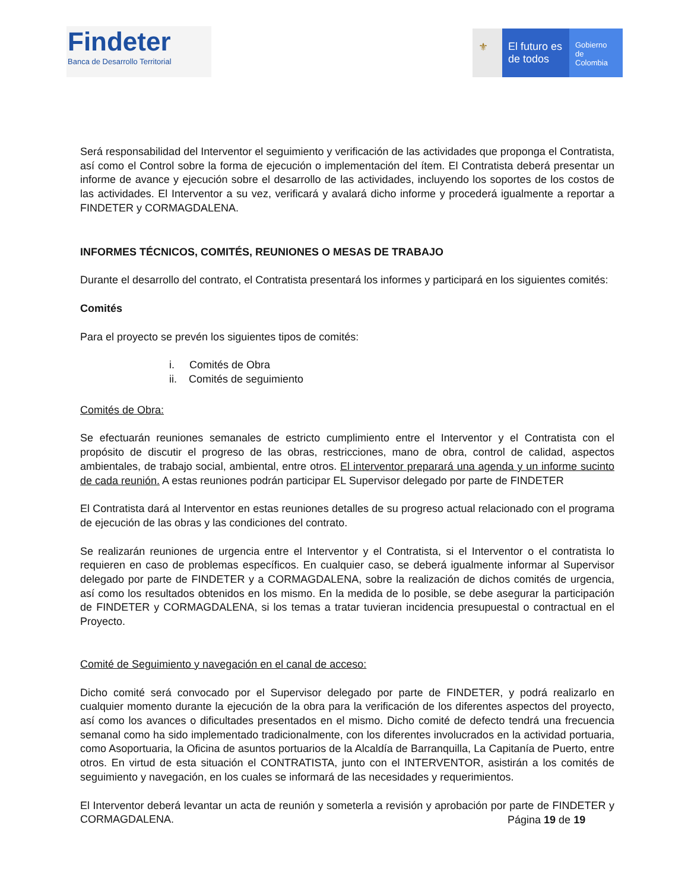Findeter
Banca de Desarrollo Territorial
⚜ El futuro es de todos
Gobierno de Colombia
Será responsabilidad del Interventor el seguimiento y verificación de las actividades que proponga el Contratista, así como el Control sobre la forma de ejecución o implementación del ítem. El Contratista deberá presentar un informe de avance y ejecución sobre el desarrollo de las actividades, incluyendo los soportes de los costos de las actividades. El Interventor a su vez, verificará y avalará dicho informe y procederá igualmente a reportar a FINDETER y CORMAGDALENA.
INFORMES TÉCNICOS, COMITÉS, REUNIONES O MESAS DE TRABAJO
Durante el desarrollo del contrato, el Contratista presentará los informes y participará en los siguientes comités:
Comités
Para el proyecto se prevén los siguientes tipos de comités:
i. Comités de Obra
ii. Comités de seguimiento
Comités de Obra:
Se efectuarán reuniones semanales de estricto cumplimiento entre el Interventor y el Contratista con el propósito de discutir el progreso de las obras, restricciones, mano de obra, control de calidad, aspectos ambientales, de trabajo social, ambiental, entre otros. El interventor preparará una agenda y un informe sucinto de cada reunión. A estas reuniones podrán participar EL Supervisor delegado por parte de FINDETER
El Contratista dará al Interventor en estas reuniones detalles de su progreso actual relacionado con el programa de ejecución de las obras y las condiciones del contrato.
Se realizarán reuniones de urgencia entre el Interventor y el Contratista, si el Interventor o el contratista lo requieren en caso de problemas específicos. En cualquier caso, se deberá igualmente informar al Supervisor delegado por parte de FINDETER y a CORMAGDALENA, sobre la realización de dichos comités de urgencia, así como los resultados obtenidos en los mismo. En la medida de lo posible, se debe asegurar la participación de FINDETER y CORMAGDALENA, si los temas a tratar tuvieran incidencia presupuestal o contractual en el Proyecto.
Comité de Seguimiento y navegación en el canal de acceso:
Dicho comité será convocado por el Supervisor delegado por parte de FINDETER, y podrá realizarlo en cualquier momento durante la ejecución de la obra para la verificación de los diferentes aspectos del proyecto, así como los avances o dificultades presentados en el mismo. Dicho comité de defecto tendrá una frecuencia semanal como ha sido implementado tradicionalmente, con los diferentes involucrados en la actividad portuaria, como Asoportuaria, la Oficina de asuntos portuarios de la Alcaldía de Barranquilla, La Capitanía de Puerto, entre otros. En virtud de esta situación el CONTRATISTA, junto con el INTERVENTOR, asistirán a los comités de seguimiento y navegación, en los cuales se informará de las necesidades y requerimientos.
El Interventor deberá levantar un acta de reunión y someterla a revisión y aprobación por parte de FINDETER y CORMAGDALENA.
Página 19 de 19